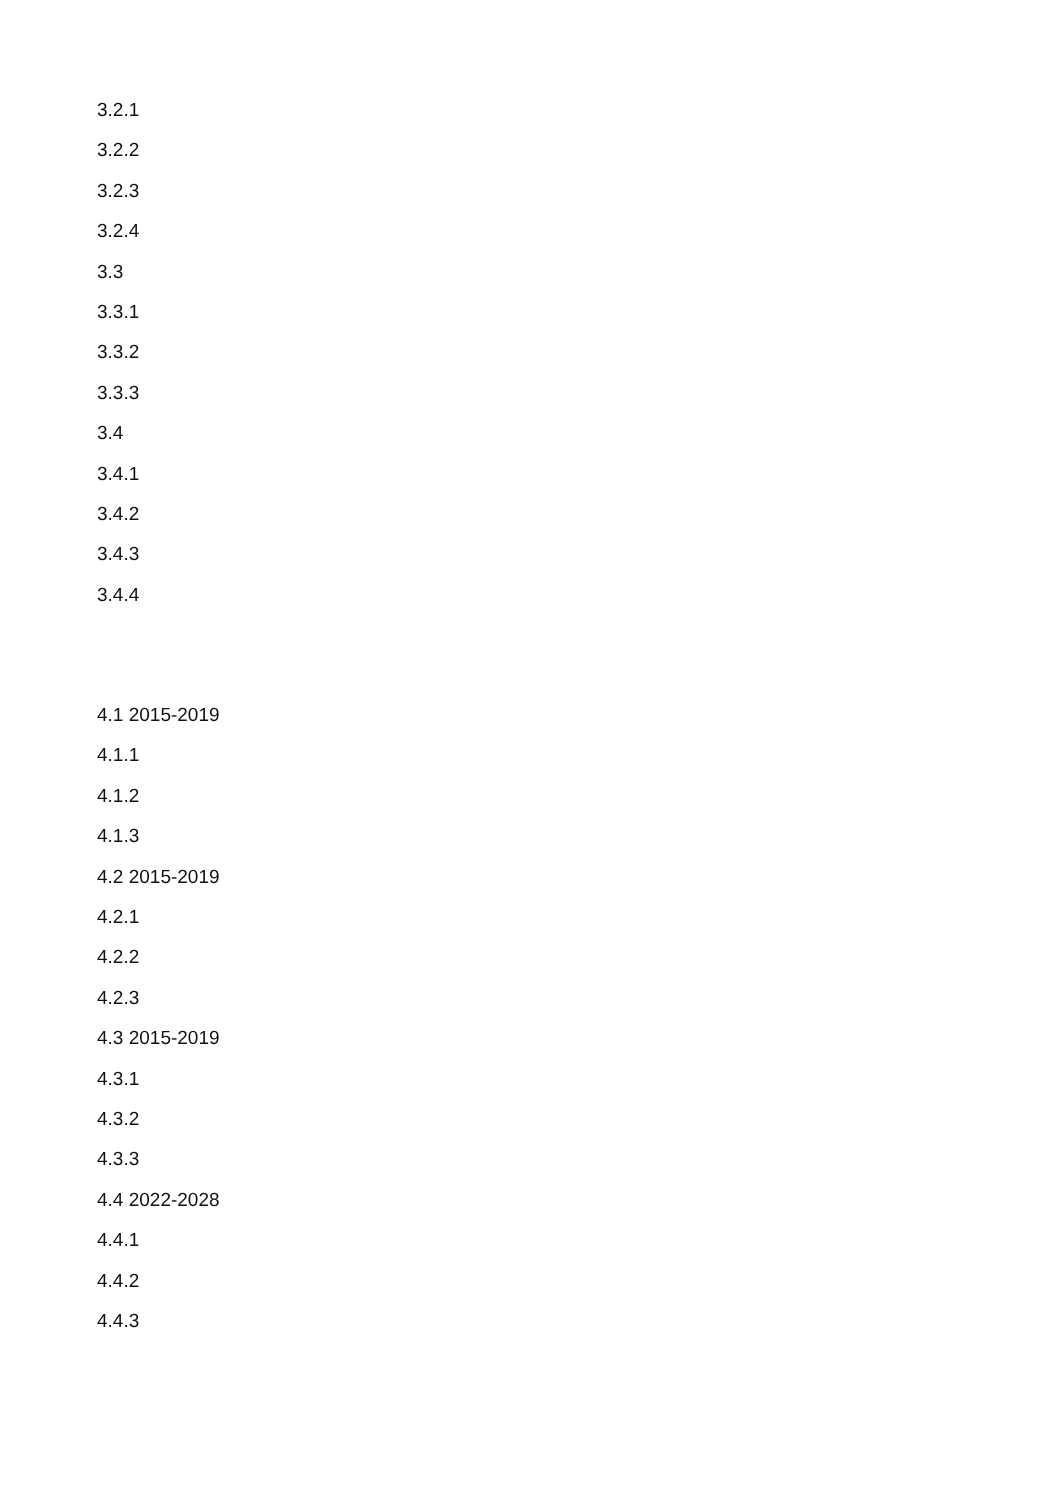3.2.1
3.2.2
3.2.3
3.2.4
3.3
3.3.1
3.3.2
3.3.3
3.4
3.4.1
3.4.2
3.4.3
3.4.4
4.1 2015-2019
4.1.1
4.1.2
4.1.3
4.2 2015-2019
4.2.1
4.2.2
4.2.3
4.3 2015-2019
4.3.1
4.3.2
4.3.3
4.4 2022-2028
4.4.1
4.4.2
4.4.3